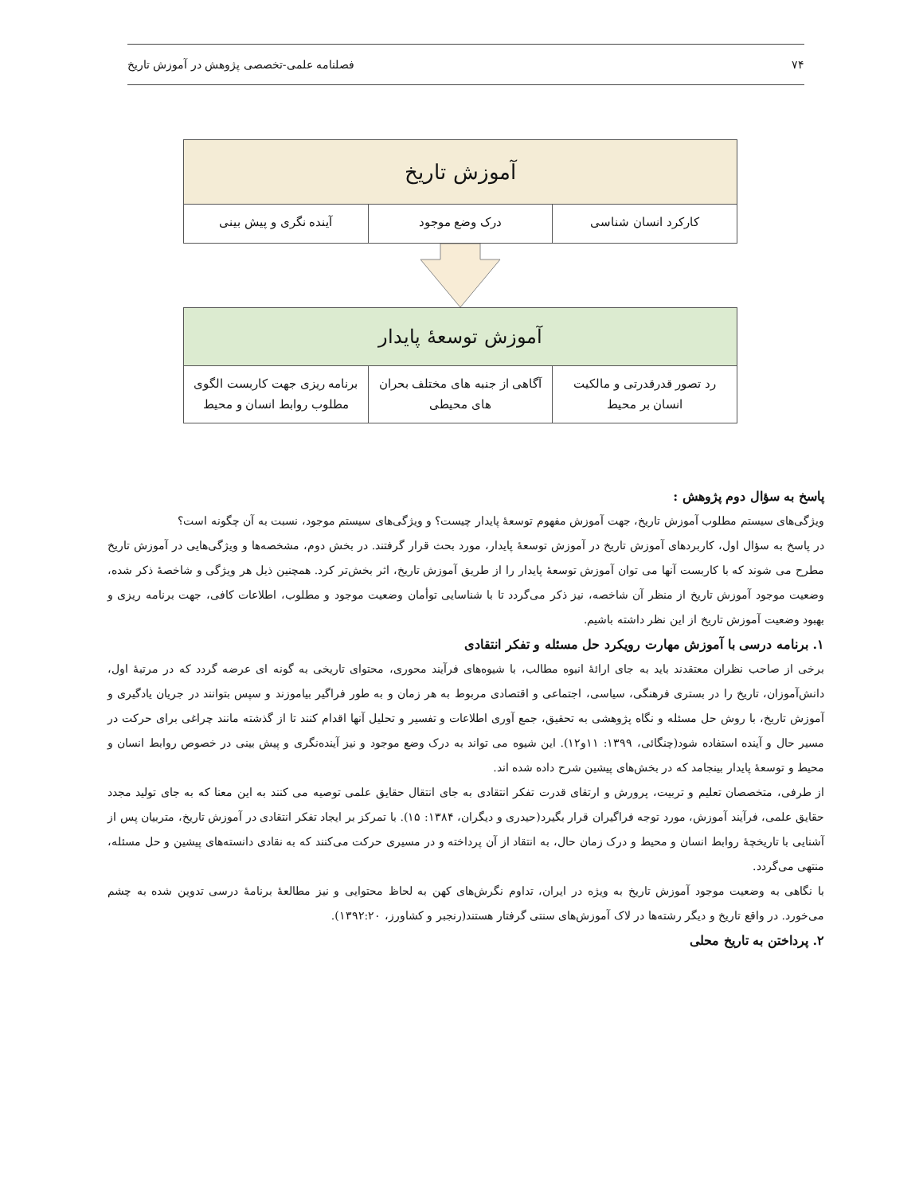۷۴ فصلنامه علمی-تخصصی پژوهش در آموزش تاریخ
آموزش تاریخ
کارکرد انسان شناسی درک وضع موجود آینده نگری و پیش بینی
آموزش توسعهٔ پایدار
رد تصور قدرقدرتی و مالکیت انسان بر محیط
آگاهی از جنبه های مختلف بحران های محیطی
برنامه ریزی جهت کاربست الگوی مطلوب روابط انسان و محیط
پاسخ به سؤال دوم پژوهش :
ویژگی‌های سیستم مطلوب آموزش تاریخ، جهت آموزش مفهوم توسعهٔ پایدار چیست؟ و ویژگی‌های سیستم موجود، نسبت به آن چگونه است؟
در پاسخ به سؤال اول، کاربردهای آموزش تاریخ در آموزش توسعهٔ پایدار، مورد بحث قرار گرفتند. در بخش دوم، مشخصه‌ها و ویژگی‌هایی در آموزش تاریخ مطرح می شوند که با کاربست آنها می توان آموزش توسعهٔ پایدار را از طریق آموزش تاریخ، اثر بخش‌تر کرد. همچنین ذیل هر ویژگی و شاخصهٔ ذکر شده، وضعیت موجود آموزش تاریخ از منظر آن شاخصه، نیز ذکر می‌گردد تا با شناسایی توأمان وضعیت موجود و مطلوب، اطلاعات کافی، جهت برنامه ریزی و بهبود وضعیت آموزش تاریخ از این نظر داشته باشیم.
۱. برنامه درسی با آموزش مهارت رویکرد حل مسئله و تفکر انتقادی
برخی از صاحب نظران معتقدند باید به جای ارائهٔ انبوه مطالب، با شیوه‌های فرآیند محوری، محتوای تاریخی به گونه ای عرضه گردد که در مرتبهٔ اول، دانش‌آموزان، تاریخ را در بستری فرهنگی، سیاسی، اجتماعی و اقتصادی مربوط به هر زمان و به طور فراگیر بیاموزند و سپس بتوانند در جریان یادگیری و آموزش تاریخ، با روش حل مسئله و نگاه پژوهشی به تحقیق، جمع آوری اطلاعات و تفسیر و تحلیل آنها اقدام کنند تا از گذشته مانند چراغی برای حرکت در مسیر حال و آینده استفاده شود(چنگائی، ۱۳۹۹: ۱۱و۱۲). این شیوه می تواند به درک وضع موجود و نیز آینده‌نگری و پیش بینی در خصوص روابط انسان و محیط و توسعهٔ پایدار بینجامد که در بخش‌های پیشین شرح داده شده اند.
از طرفی، متخصصان تعلیم و تربیت، پرورش و ارتقای قدرت تفکر انتقادی به جای انتقال حقایق علمی توصیه می کنند به این معنا که به جای تولید مجدد حقایق علمی، فرآیند آموزش، مورد توجه فراگیران قرار بگیرد(حیدری و دیگران، ۱۳۸۴: ۱۵). با تمرکز بر ایجاد تفکر انتقادی در آموزش تاریخ، متربیان پس از آشنایی با تاریخچهٔ روابط انسان و محیط و درک زمان حال، به انتقاد از آن پرداخته و در مسیری حرکت می‌کنند که به نقادی دانسته‌های پیشین و حل مسئله، منتهی می‌گردد.
با نگاهی به وضعیت موجود آموزش تاریخ به ویژه در ایران، تداوم نگرش‌های کهن به لحاظ محتوایی و نیز مطالعهٔ برنامهٔ درسی تدوین شده به چشم می‌خورد. در واقع تاریخ و دیگر رشته‌ها در لاک آموزش‌های سنتی گرفتار هستند(رنجبر و کشاورز، ۱۳۹۲:۲۰).
۲. پرداختن به تاریخ محلی